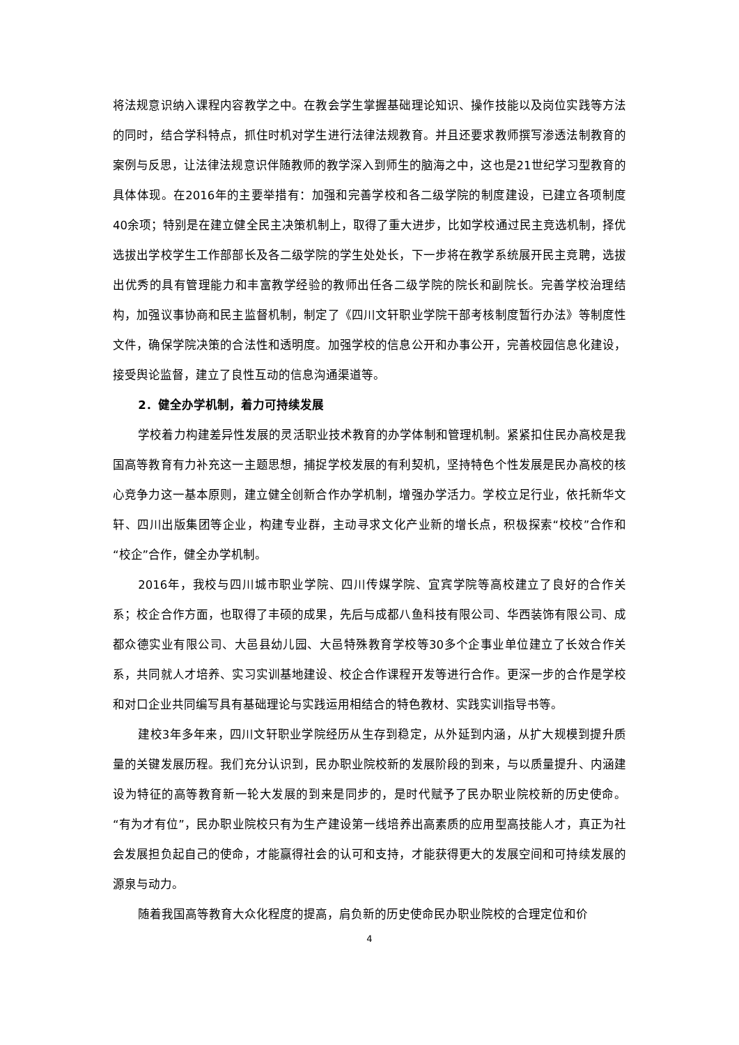将法规意识纳入课程内容教学之中。在教会学生掌握基础理论知识、操作技能以及岗位实践等方法的同时，结合学科特点，抓住时机对学生进行法律法规教育。并且还要求教师撰写渗透法制教育的案例与反思，让法律法规意识伴随教师的教学深入到师生的脑海之中，这也是21世纪学习型教育的具体体现。在2016年的主要举措有：加强和完善学校和各二级学院的制度建设，已建立各项制度40余项；特别是在建立健全民主决策机制上，取得了重大进步，比如学校通过民主竞选机制，择优选拔出学校学生工作部部长及各二级学院的学生处处长，下一步将在教学系统展开民主竞聘，选拔出优秀的具有管理能力和丰富教学经验的教师出任各二级学院的院长和副院长。完善学校治理结构，加强议事协商和民主监督机制，制定了《四川文轩职业学院干部考核制度暂行办法》等制度性文件，确保学院决策的合法性和透明度。加强学校的信息公开和办事公开，完善校园信息化建设，接受舆论监督，建立了良性互动的信息沟通渠道等。
2．健全办学机制，着力可持续发展
学校着力构建差异性发展的灵活职业技术教育的办学体制和管理机制。紧紧扣住民办高校是我国高等教育有力补充这一主题思想，捕捉学校发展的有利契机，坚持特色个性发展是民办高校的核心竞争力这一基本原则，建立健全创新合作办学机制，增强办学活力。学校立足行业，依托新华文轩、四川出版集团等企业，构建专业群，主动寻求文化产业新的增长点，积极探索“校校”合作和“校企”合作，健全办学机制。
2016年，我校与四川城市职业学院、四川传媒学院、宜宾学院等高校建立了良好的合作关系；校企合作方面，也取得了丰硕的成果，先后与成都八鱼科技有限公司、华西装饰有限公司、成都众德实业有限公司、大邑县幼儿园、大邑特殊教育学校等30多个企事业单位建立了长效合作关系，共同就人才培养、实习实训基地建设、校企合作课程开发等进行合作。更深一步的合作是学校和对口企业共同编写具有基础理论与实践运用相结合的特色教材、实践实训指导书等。
建校3年多年来，四川文轩职业学院经历从生存到稳定，从外延到内涵，从扩大规模到提升质量的关键发展历程。我们充分认识到，民办职业院校新的发展阶段的到来，与以质量提升、内涵建设为特征的高等教育新一轮大发展的到来是同步的，是时代赋予了民办职业院校新的历史使命。“有为才有位”，民办职业院校只有为生产建设第一线培养出高素质的应用型高技能人才，真正为社会发展担负起自己的使命，才能赢得社会的认可和支持，才能获得更大的发展空间和可持续发展的源泉与动力。
随着我国高等教育大众化程度的提高，肩负新的历史使命民办职业院校的合理定位和价
4